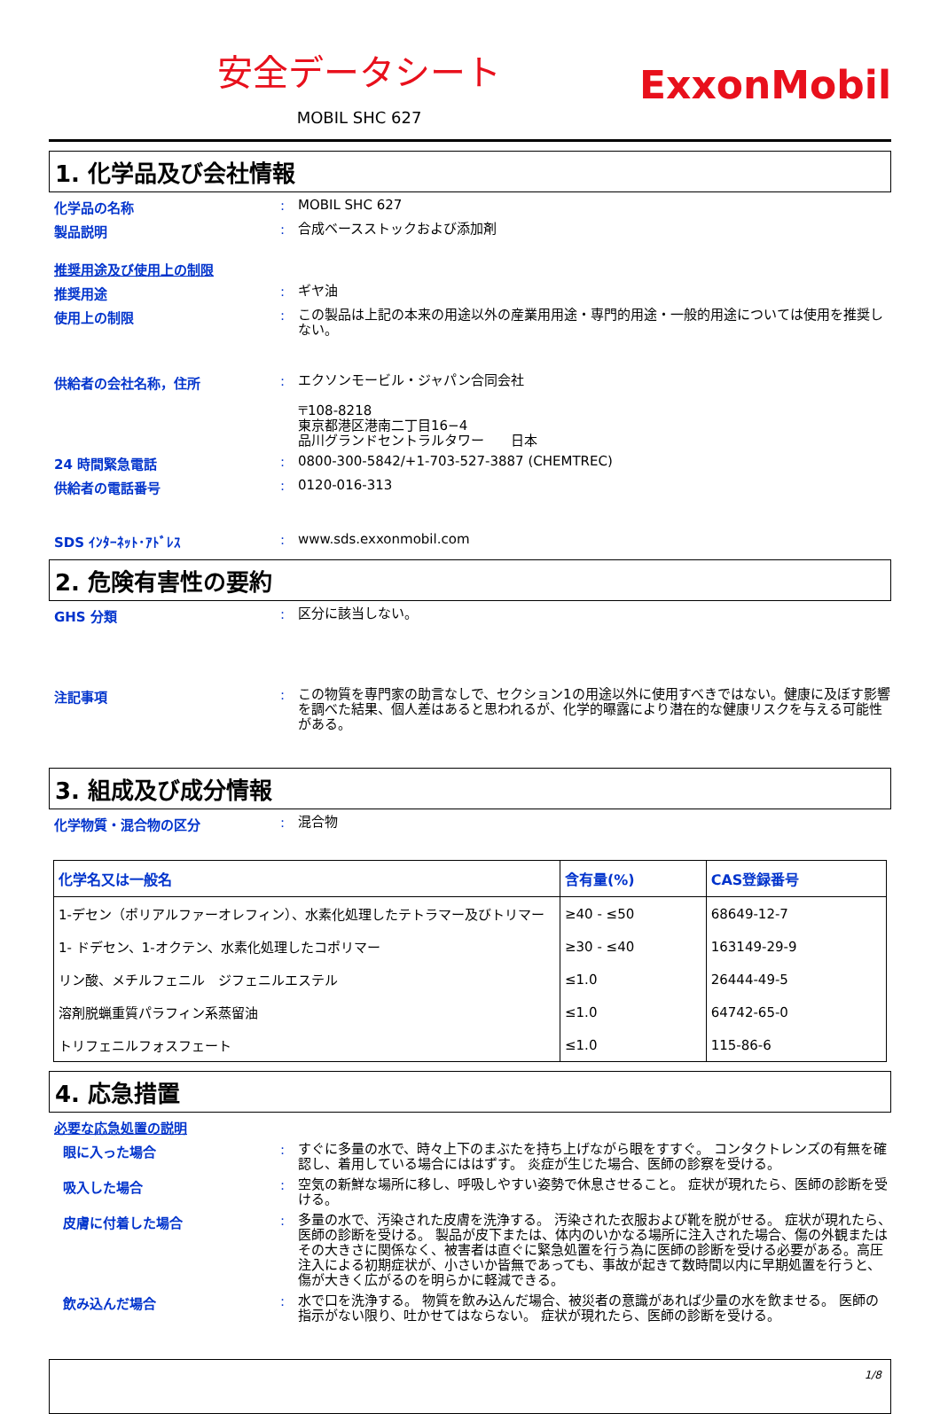安全データシート
MOBIL SHC 627
ExxonMobil
1. 化学品及び会社情報
化学品の名称 :
MOBIL SHC 627
製品説明 :
合成ベースストックおよび添加剤
推奨用途及び使用上の制限
推奨用途 :
ギヤ油
使用上の制限 :
この製品は上記の本来の用途以外の産業用用途・専門的用途・一般的用途については使用を推奨しない。
供給者の会社名称，住所 :
エクソンモービル・ジャパン合同会社
〒108-8218
東京都港区港南二丁目16−4
品川グランドセントラルタワー　　日本
24 時間緊急電話 :
0800-300-5842/+1-703-527-3887 (CHEMTREC)
供給者の電話番号 :
0120-016-313
SDS ｲﾝﾀｰﾈｯﾄ･ｱﾄﾞﾚｽ :
www.sds.exxonmobil.com
2. 危険有害性の要約
GHS 分類 :
区分に該当しない。
注記事項 :
この物質を専門家の助言なしで、セクション1の用途以外に使用すべきではない。健康に及ぼす影響を調べた結果、個人差はあると思われるが、化学的曝露により潜在的な健康リスクを与える可能性がある。
3. 組成及び成分情報
化学物質・混合物の区分 :
混合物
| 化学名又は一般名 | 含有量(%) | CAS登録番号 |
| --- | --- | --- |
| 1-デセン（ポリアルファーオレフィン）、水素化処理したテトラマー及びトリマー | ≥40 - ≤50 | 68649-12-7 |
| 1- ドデセン、1-オクテン、水素化処理したコポリマー | ≥30 - ≤40 | 163149-29-9 |
| リン酸、メチルフェニル ジフェニルエステル | ≤1.0 | 26444-49-5 |
| 溶剤脱蝋重質パラフィン系蒸留油 | ≤1.0 | 64742-65-0 |
| トリフェニルフォスフェート | ≤1.0 | 115-86-6 |
4. 応急措置
必要な応急処置の説明
眼に入った場合 :
すぐに多量の水で、時々上下のまぶたを持ち上げながら眼をすすぐ。 コンタクトレンズの有無を確認し、着用している場合にははずす。 炎症が生じた場合、医師の診察を受ける。
吸入した場合 :
空気の新鮮な場所に移し、呼吸しやすい姿勢で休息させること。 症状が現れたら、医師の診断を受ける。
皮膚に付着した場合 :
多量の水で、汚染された皮膚を洗浄する。 汚染された衣服および靴を脱がせる。 症状が現れたら、医師の診断を受ける。 製品が皮下または、体内のいかなる場所に注入された場合、傷の外観またはその大きさに関係なく、被害者は直ぐに緊急処置を行う為に医師の診断を受ける必要がある。高圧注入による初期症状が、小さいか皆無であっても、事故が起きて数時間以内に早期処置を行うと、傷が大きく広がるのを明らかに軽減できる。
飲み込んだ場合 :
水で口を洗浄する。 物質を飲み込んだ場合、被災者の意識があれば少量の水を飲ませる。 医師の指示がない限り、吐かせてはならない。 症状が現れたら、医師の診断を受ける。
1/8